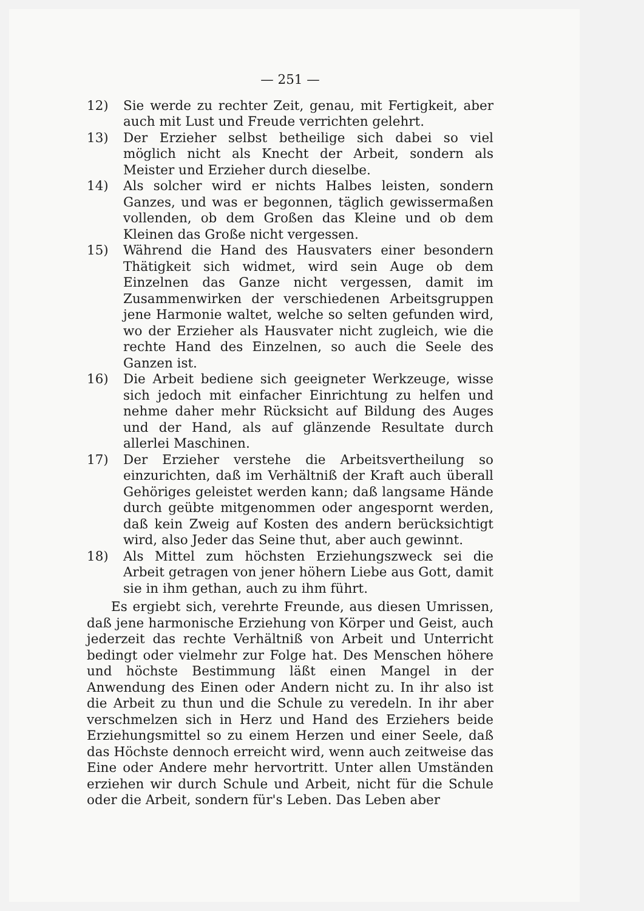— 251 —
12) Sie werde zu rechter Zeit, genau, mit Fertigkeit, aber auch mit Lust und Freude verrichten gelehrt.
13) Der Erzieher selbst betheilige sich dabei so viel möglich nicht als Knecht der Arbeit, sondern als Meister und Erzieher durch dieselbe.
14) Als solcher wird er nichts Halbes leisten, sondern Ganzes, und was er begonnen, täglich gewissermaßen vollenden, ob dem Großen das Kleine und ob dem Kleinen das Große nicht vergessen.
15) Während die Hand des Hausvaters einer besondern Thätigkeit sich widmet, wird sein Auge ob dem Einzelnen das Ganze nicht vergessen, damit im Zusammenwirken der verschiedenen Arbeitsgruppen jene Harmonie waltet, welche so selten gefunden wird, wo der Erzieher als Hausvater nicht zugleich, wie die rechte Hand des Einzelnen, so auch die Seele des Ganzen ist.
16) Die Arbeit bediene sich geeigneter Werkzeuge, wisse sich jedoch mit einfacher Einrichtung zu helfen und nehme daher mehr Rücksicht auf Bildung des Auges und der Hand, als auf glänzende Resultate durch allerlei Maschinen.
17) Der Erzieher verstehe die Arbeitsvertheilung so einzurichten, daß im Verhältniß der Kraft auch überall Gehöriges geleistet werden kann; daß langsame Hände durch geübte mitgenommen oder angespornt werden, daß kein Zweig auf Kosten des andern berücksichtigt wird, also Jeder das Seine thut, aber auch gewinnt.
18) Als Mittel zum höchsten Erziehungszweck sei die Arbeit getragen von jener höhern Liebe aus Gott, damit sie in ihm gethan, auch zu ihm führt.
Es ergiebt sich, verehrte Freunde, aus diesen Umrissen, daß jene harmonische Erziehung von Körper und Geist, auch jederzeit das rechte Verhältniß von Arbeit und Unterricht bedingt oder vielmehr zur Folge hat. Des Menschen höhere und höchste Bestimmung läßt einen Mangel in der Anwendung des Einen oder Andern nicht zu. In ihr also ist die Arbeit zu thun und die Schule zu veredeln. In ihr aber verschmelzen sich in Herz und Hand des Erziehers beide Erziehungsmittel so zu einem Herzen und einer Seele, daß das Höchste dennoch erreicht wird, wenn auch zeitweise das Eine oder Andere mehr hervortritt. Unter allen Umständen erziehen wir durch Schule und Arbeit, nicht für die Schule oder die Arbeit, sondern für's Leben. Das Leben aber